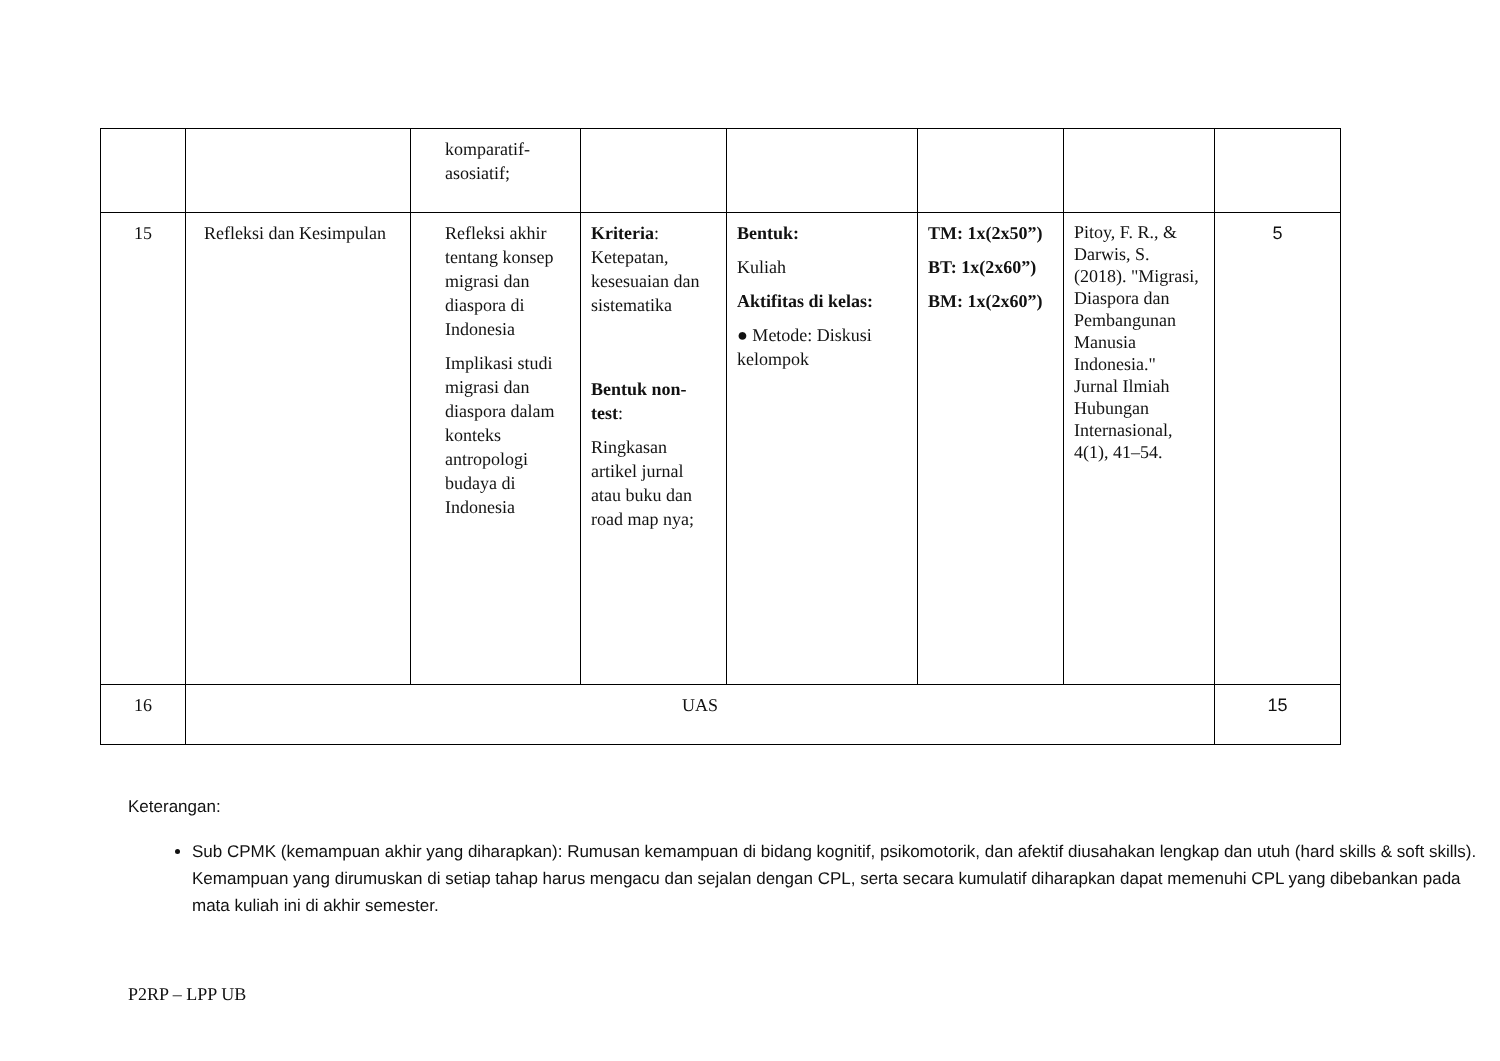| | | komparatif-asosiatif; | | | | | |
| 15 | Refleksi dan Kesimpulan | Refleksi akhir tentang konsep migrasi dan diaspora di Indonesia Implikasi studi migrasi dan diaspora dalam konteks antropologi budaya di Indonesia | Kriteria : Ketepatan, kesesuaian dan sistematika Bentuk non-test : Ringkasan artikel jurnal atau buku dan road map nya; | Bentuk: Kuliah Aktifitas di kelas: ● Metode: Diskusi kelompok | TM: 1x(2x50”) BT: 1x(2x60”) BM: 1x(2x60”) | Pitoy, F. R., & Darwis, S. (2018). "Migrasi, Diaspora dan Pembangunan Manusia Indonesia." Jurnal Ilmiah Hubungan Internasional, 4(1), 41–54. | 5 |
| 16 | UAS | | | | | | 15 |
Keterangan:
Sub CPMK (kemampuan akhir yang diharapkan): Rumusan kemampuan di bidang kognitif, psikomotorik, dan afektif diusahakan lengkap dan utuh (hard skills & soft skills). Kemampuan yang dirumuskan di setiap tahap harus mengacu dan sejalan dengan CPL, serta secara kumulatif diharapkan dapat memenuhi CPL yang dibebankan pada mata kuliah ini di akhir semester.
P2RP – LPP UB